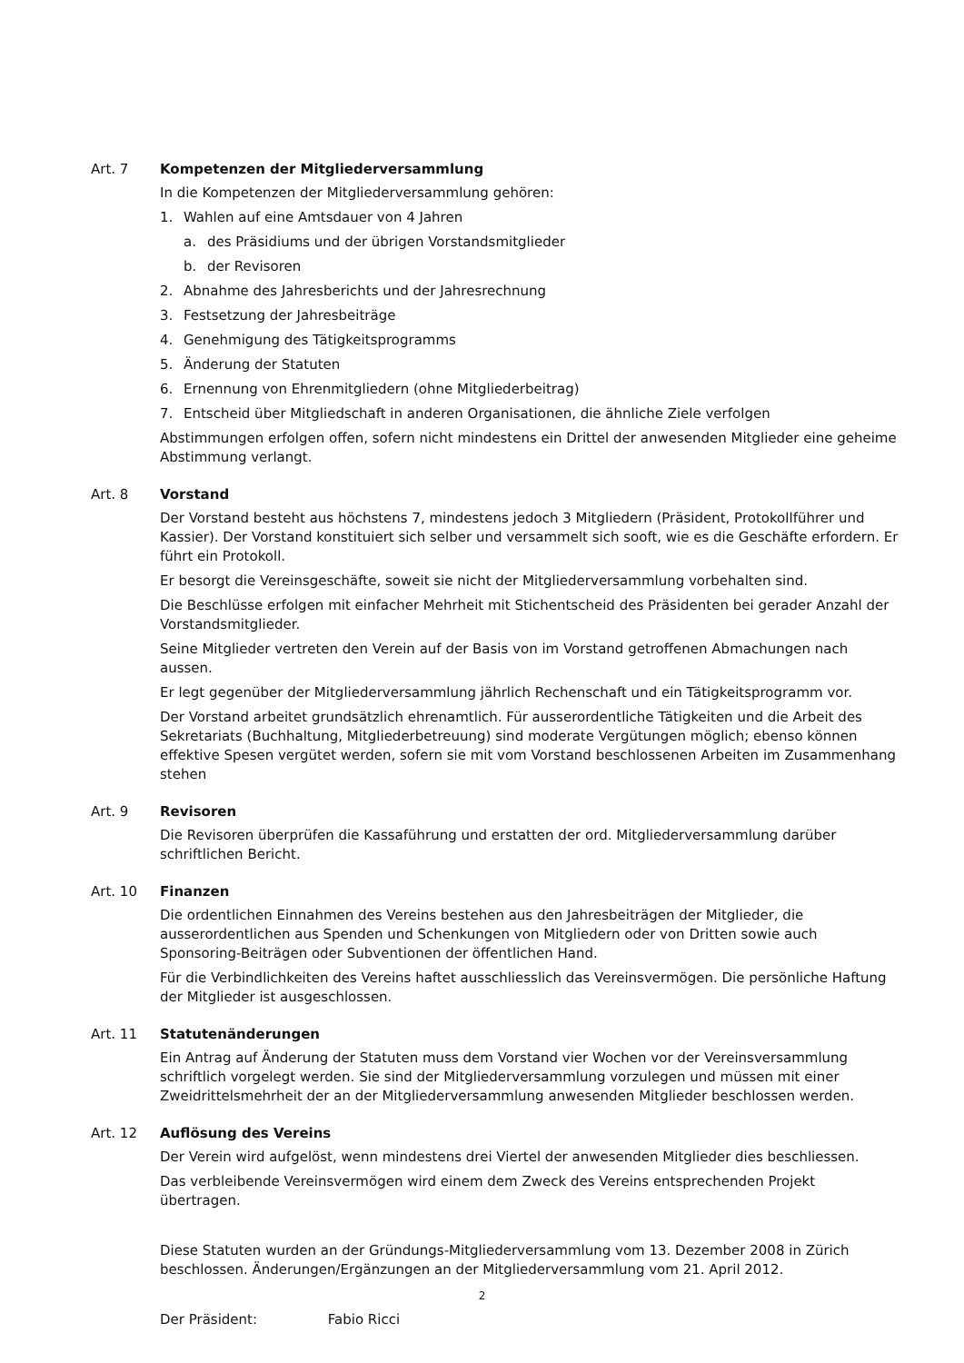Art. 7 Kompetenzen der Mitgliederversammlung
In die Kompetenzen der Mitgliederversammlung gehören:
1. Wahlen auf eine Amtsdauer von 4 Jahren
a. des Präsidiums und der übrigen Vorstandsmitglieder
b. der Revisoren
2. Abnahme des Jahresberichts und der Jahresrechnung
3. Festsetzung der Jahresbeiträge
4. Genehmigung des Tätigkeitsprogramms
5. Änderung der Statuten
6. Ernennung von Ehrenmitgliedern (ohne Mitgliederbeitrag)
7. Entscheid über Mitgliedschaft in anderen Organisationen, die ähnliche Ziele verfolgen
Abstimmungen erfolgen offen, sofern nicht mindestens ein Drittel der anwesenden Mitglieder eine geheime Abstimmung verlangt.
Art. 8 Vorstand
Der Vorstand besteht aus höchstens 7, mindestens jedoch 3 Mitgliedern (Präsident, Protokollführer und Kassier). Der Vorstand konstituiert sich selber und versammelt sich sooft, wie es die Geschäfte erfordern. Er führt ein Protokoll.
Er besorgt die Vereinsgeschäfte, soweit sie nicht der Mitgliederversammlung vorbehalten sind.
Die Beschlüsse erfolgen mit einfacher Mehrheit mit Stichentscheid des Präsidenten bei gerader Anzahl der Vorstandsmitglieder.
Seine Mitglieder vertreten den Verein auf der Basis von im Vorstand getroffenen Abmachungen nach aussen.
Er legt gegenüber der Mitgliederversammlung jährlich Rechenschaft und ein Tätigkeitsprogramm vor.
Der Vorstand arbeitet grundsätzlich ehrenamtlich. Für ausserordentliche Tätigkeiten und die Arbeit des Sekretariats (Buchhaltung, Mitgliederbetreuung) sind moderate Vergütungen möglich; ebenso können effektive Spesen vergütet werden, sofern sie mit vom Vorstand beschlossenen Arbeiten im Zusammenhang stehen
Art. 9 Revisoren
Die Revisoren überprüfen die Kassaführung und erstatten der ord. Mitgliederversammlung darüber schriftlichen Bericht.
Art. 10 Finanzen
Die ordentlichen Einnahmen des Vereins bestehen aus den Jahresbeiträgen der Mitglieder, die ausserordentlichen aus Spenden und Schenkungen von Mitgliedern oder von Dritten sowie auch Sponsoring-Beiträgen oder Subventionen der öffentlichen Hand.
Für die Verbindlichkeiten des Vereins haftet ausschliesslich das Vereinsvermögen. Die persönliche Haftung der Mitglieder ist ausgeschlossen.
Art. 11 Statutenänderungen
Ein Antrag auf Änderung der Statuten muss dem Vorstand vier Wochen vor der Vereinsversammlung schriftlich vorgelegt werden. Sie sind der Mitgliederversammlung vorzulegen und müssen mit einer Zweidrittelsmehrheit der an der Mitgliederversammlung anwesenden Mitglieder beschlossen werden.
Art. 12 Auflösung des Vereins
Der Verein wird aufgelöst, wenn mindestens drei Viertel der anwesenden Mitglieder dies beschliessen.
Das verbleibende Vereinsvermögen wird einem dem Zweck des Vereins entsprechenden Projekt übertragen.
Diese Statuten wurden an der Gründungs-Mitgliederversammlung vom 13. Dezember 2008 in Zürich beschlossen. Änderungen/Ergänzungen an der Mitgliederversammlung vom 21. April 2012.
Der Präsident: Fabio Ricci
2